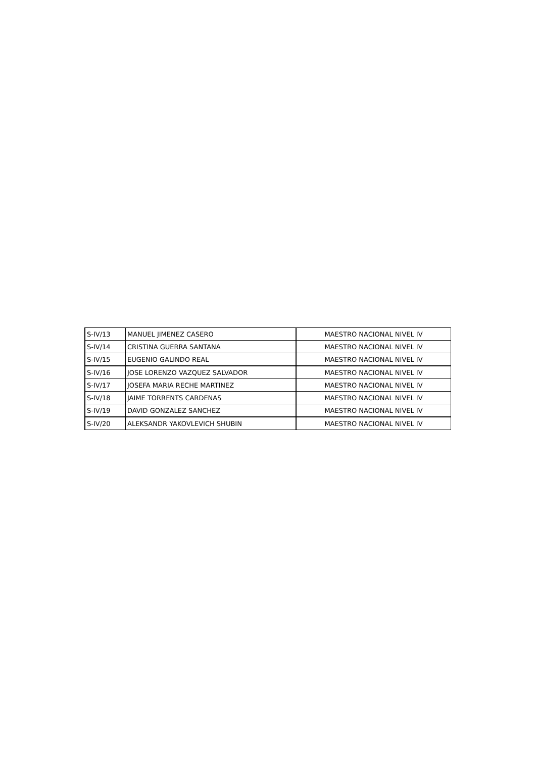| S-IV/13 | MANUEL JIMENEZ CASERO | MAESTRO NACIONAL NIVEL IV |
| S-IV/14 | CRISTINA GUERRA SANTANA | MAESTRO NACIONAL NIVEL IV |
| S-IV/15 | EUGENIO GALINDO REAL | MAESTRO NACIONAL NIVEL IV |
| S-IV/16 | JOSE LORENZO VAZQUEZ SALVADOR | MAESTRO NACIONAL NIVEL IV |
| S-IV/17 | JOSEFA MARIA RECHE MARTINEZ | MAESTRO NACIONAL NIVEL IV |
| S-IV/18 | JAIME TORRENTS CARDENAS | MAESTRO NACIONAL NIVEL IV |
| S-IV/19 | DAVID GONZALEZ SANCHEZ | MAESTRO NACIONAL NIVEL IV |
| S-IV/20 | ALEKSANDR YAKOVLEVICH SHUBIN | MAESTRO NACIONAL NIVEL IV |